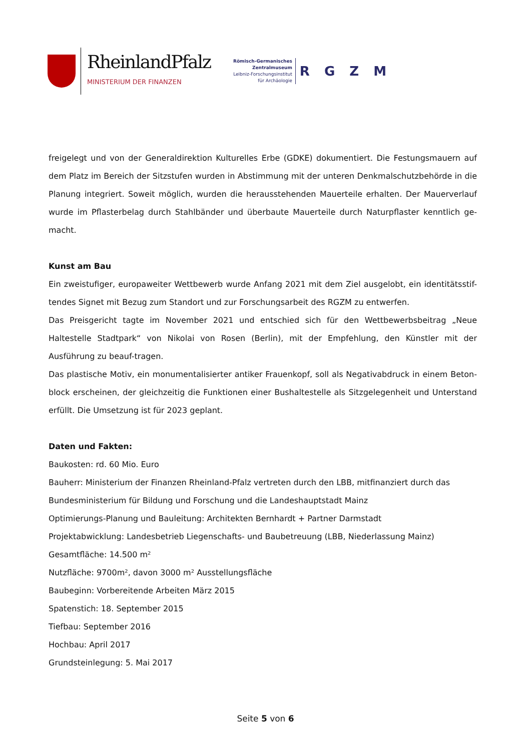RheinlandPfalz
MINISTERIUM DER FINANZEN
Römisch-Germanisches
Zentralmuseum
Leibniz-Forschungsinstitut
für Archäologie
R G Z M
freigelegt und von der Generaldirektion Kulturelles Erbe (GDKE) dokumentiert. Die Festungsmauern auf dem Platz im Bereich der Sitzstufen wurden in Abstimmung mit der unteren Denkmalschutzbehörde in die Planung integriert. Soweit möglich, wurden die herausstehenden Mauerteile erhalten. Der Mauerverlauf wurde im Pflasterbelag durch Stahlbänder und überbaute Mauerteile durch Naturpflaster kenntlich ge-macht.
Kunst am Bau
Ein zweistufiger, europaweiter Wettbewerb wurde Anfang 2021 mit dem Ziel ausgelobt, ein identitätsstif-tendes Signet mit Bezug zum Standort und zur Forschungsarbeit des RGZM zu entwerfen.
Das Preisgericht tagte im November 2021 und entschied sich für den Wettbewerbsbeitrag „Neue Haltestelle Stadtpark“ von Nikolai von Rosen (Berlin), mit der Empfehlung, den Künstler mit der Ausführung zu beauf-tragen.
Das plastische Motiv, ein monumentalisierter antiker Frauenkopf, soll als Negativabdruck in einem Beton-block erscheinen, der gleichzeitig die Funktionen einer Bushaltestelle als Sitzgelegenheit und Unterstand erfüllt. Die Umsetzung ist für 2023 geplant.
Daten und Fakten:
Baukosten: rd. 60 Mio. Euro
Bauherr: Ministerium der Finanzen Rheinland-Pfalz vertreten durch den LBB, mitfinanziert durch das Bundesministerium für Bildung und Forschung und die Landeshauptstadt Mainz
Optimierungs-Planung und Bauleitung: Architekten Bernhardt + Partner Darmstadt
Projektabwicklung: Landesbetrieb Liegenschafts- und Baubetreuung (LBB, Niederlassung Mainz)
Gesamtfläche: 14.500 m²
Nutzfläche: 9700m², davon 3000 m² Ausstellungsfläche
Baubeginn: Vorbereitende Arbeiten März 2015
Spatenstich: 18. September 2015
Tiefbau: September 2016
Hochbau: April 2017
Grundsteinlegung: 5. Mai 2017
Seite 5 von 6